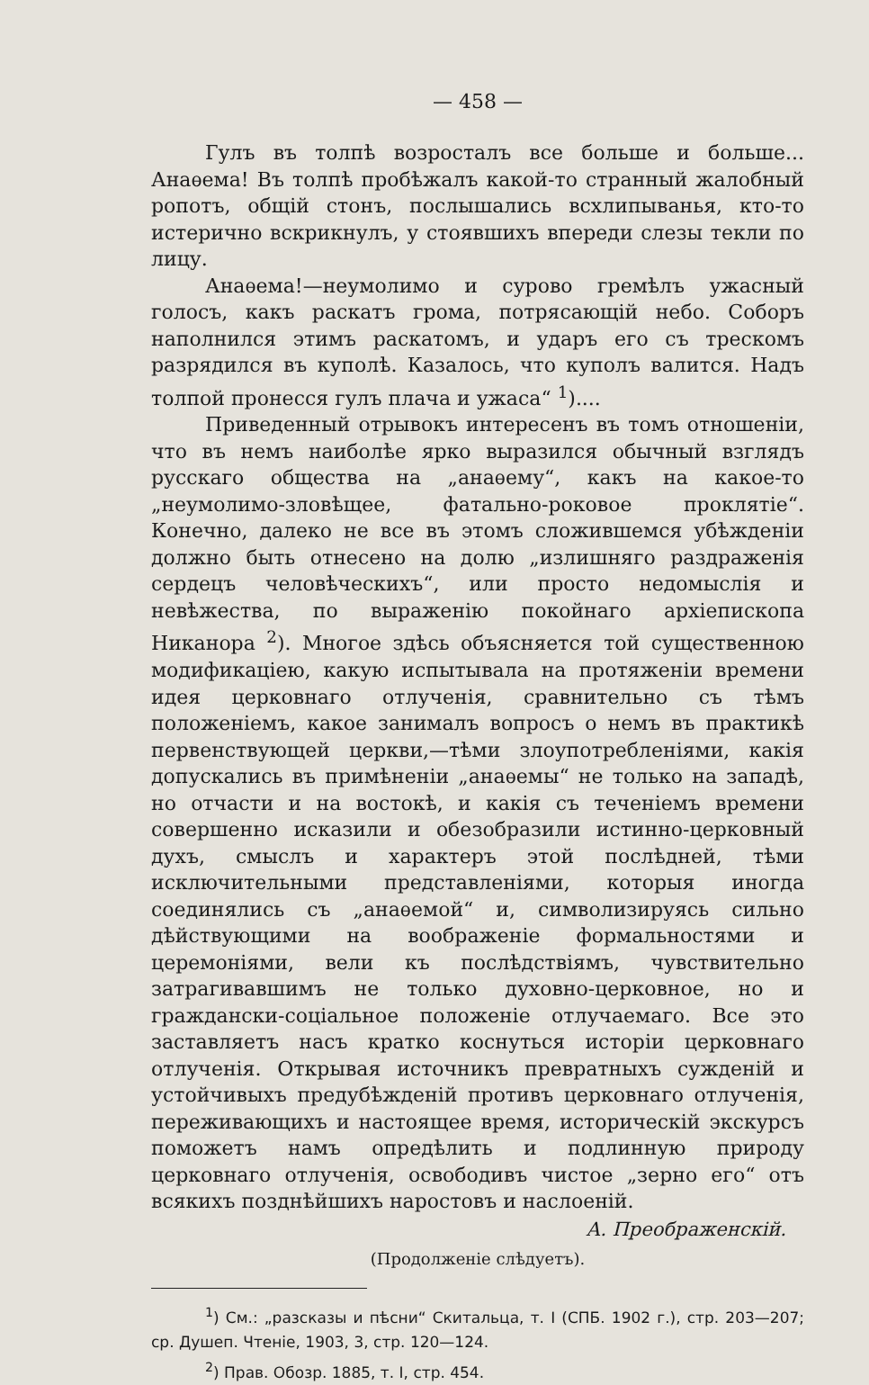— 458 —
Гулъ въ толпѣ возросталъ все больше и больше... Анаѳема! Въ толпѣ пробѣжалъ какой-то странный жалобный ропотъ, общій стонъ, послышались всхлипыванья, кто-то истерично вскрикнулъ, у стоявшихъ впереди слезы текли по лицу.
Анаѳема!—неумолимо и сурово гремѣлъ ужасный голосъ, какъ раскатъ грома, потрясающій небо. Соборъ наполнился этимъ раскатомъ, и ударъ его съ трескомъ разрядился въ куполѣ. Казалось, что куполъ валится. Надъ толпой пронесся гулъ плача и ужаса“ <sup>1</sup>)....
Приведенный отрывокъ интересенъ въ томъ отношеніи, что въ немъ наиболѣе ярко выразился обычный взглядъ русскаго общества на „анаѳему“, какъ на какое-то „неумолимо-зловѣщее, фатально-роковое проклятіе“. Конечно, далеко не все въ этомъ сложившемся убѣжденіи должно быть отнесено на долю „излишняго раздраженія сердецъ человѣческихъ“, или просто недомыслія и невѣжества, по выраженію покойнаго архіепископа Никанора <sup>2</sup>). Многое здѣсь объясняется той существенною модификаціею, какую испытывала на протяженіи времени идея церковнаго отлученія, сравнительно съ тѣмъ положеніемъ, какое занималъ вопросъ о немъ въ практикѣ первенствующей церкви,—тѣми злоупотребленіями, какія допускались въ примѣненіи „анаѳемы“ не только на западѣ, но отчасти и на востокѣ, и какія съ теченіемъ времени совершенно исказили и обезобразили истинно-церковный духъ, смыслъ и характеръ этой послѣдней, тѣми исключительными представленіями, которыя иногда соединялись съ „анаѳемой“ и, символизируясь сильно дѣйствующими на воображеніе формальностями и церемоніями, вели къ послѣдствіямъ, чувствительно затрагивавшимъ не только духовно-церковное, но и граждански-соціальное положеніе отлучаемаго. Все это заставляетъ насъ кратко коснуться исторіи церковнаго отлученія. Открывая источникъ превратныхъ сужденій и устойчивыхъ предубѣжденій противъ церковнаго отлученія, переживающихъ и настоящее время, историческій экскурсъ поможетъ намъ опредѣлить и подлинную природу церковнаго отлученія, освободивъ чистое „зерно его“ отъ всякихъ позднѣйшихъ наростовъ и наслоеній.
А. Преображенскій.
(Продолженіе слѣдуетъ).
<sup>1</sup>) См.: „разсказы и пѣсни“ Скитальца, т. I (СПБ. 1902 г.), стр. 203—207; ср. Душеп. Чтеніе, 1903, 3, стр. 120—124.
<sup>2</sup>) Прав. Обозр. 1885, т. I, стр. 454.